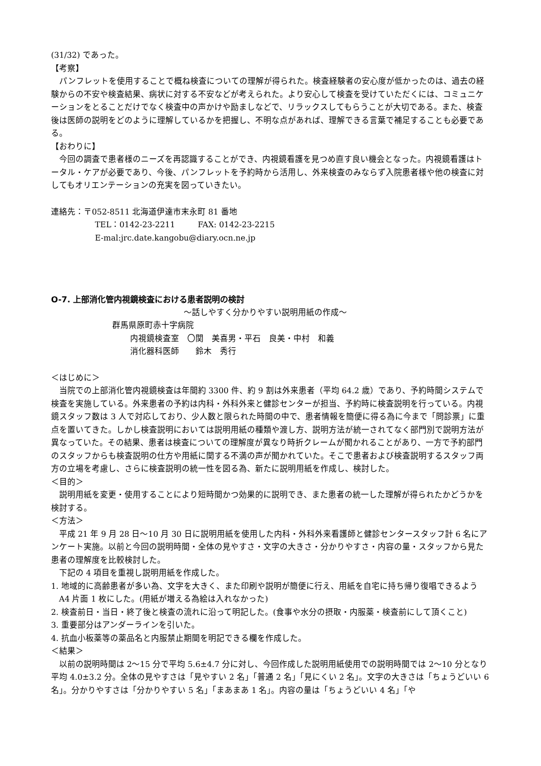(31/32) であった。
【考察】
パンフレットを使用することで概ね検査についての理解が得られた。検査経験者の安心度が低かったのは、過去の経験からの不安や検査結果、病状に対する不安などが考えられた。より安心して検査を受けていただくには、コミュニケーションをとることだけでなく検査中の声かけや励ましなどで、リラックスしてもらうことが大切である。また、検査後は医師の説明をどのように理解しているかを把握し、不明な点があれば、理解できる言葉で補足することも必要である。
【おわりに】
今回の調査で患者様のニーズを再認識することができ、内視鏡看護を見つめ直す良い機会となった。内視鏡看護はトータル・ケアが必要であり、今後、パンフレットを予約時から活用し、外来検査のみならず入院患者様や他の検査に対してもオリエンテーションの充実を図っていきたい。
連絡先：〒052-8511 北海道伊達市末永町 81 番地
TEL：0142-23-2211 FAX: 0142-23-2215
E-mal:jrc.date.kangobu@diary.ocn.ne.jp
O-7. 上部消化管内視鏡検査における患者説明の検討
～話しやすく分かりやすい説明用紙の作成～
群馬県原町赤十字病院
内視鏡検査室　〇関　美喜男・平石　良美・中村　和義
消化器科医師　　鈴木　秀行
＜はじめに＞
当院での上部消化管内視鏡検査は年間約 3300 件、約 9 割は外来患者（平均 64.2 歳）であり、予約時間システムで検査を実施している。外来患者の予約は内科・外科外来と健診センターが担当、予約時に検査説明を行っている。内視鏡スタッフ数は 3 人で対応しており、少人数と限られた時間の中で、患者情報を簡便に得る為に今まで「問診票」に重点を置いてきた。しかし検査説明においては説明用紙の種類や渡し方、説明方法が統一されてなく部門別で説明方法が異なっていた。その結果、患者は検査についての理解度が異なり時折クレームが聞かれることがあり、一方で予約部門のスタッフからも検査説明の仕方や用紙に関する不満の声が聞かれていた。そこで患者および検査説明するスタッフ両方の立場を考慮し、さらに検査説明の統一性を図る為、新たに説明用紙を作成し、検討した。
＜目的＞
説明用紙を変更・使用することにより短時間かつ効果的に説明でき、また患者の統一した理解が得られたかどうかを検討する。
＜方法＞
平成 21 年 9 月 28 日～10 月 30 日に説明用紙を使用した内科・外科外来看護師と健診センタースタッフ計 6 名にアンケート実施。以前と今回の説明時間・全体の見やすさ・文字の大きさ・分かりやすさ・内容の量・スタッフから見た患者の理解度を比較検討した。
下記の 4 項目を重視し説明用紙を作成した。
1. 地域的に高齢患者が多い為、文字を大きく、また印刷や説明が簡便に行え、用紙を自宅に持ち帰り復唱できるよう A4 片面 1 枚にした。(用紙が増える為絵は入れなかった)
2. 検査前日・当日・終了後と検査の流れに沿って明記した。(食事や水分の摂取・内服薬・検査前にして頂くこと)
3. 重要部分はアンダーラインを引いた。
4. 抗血小板薬等の薬品名と内服禁止期間を明記できる欄を作成した。
＜結果＞
以前の説明時間は 2～15 分で平均 5.6±4.7 分に対し、今回作成した説明用紙使用での説明時間では 2～10 分となり平均 4.0±3.2 分。全体の見やすさは「見やすい 2 名」「普通 2 名」「見にくい 2 名」。文字の大きさは「ちょうどいい 6 名」。分かりやすさは「分かりやすい 5 名」「まあまあ 1 名」。内容の量は「ちょうどいい 4 名」「や